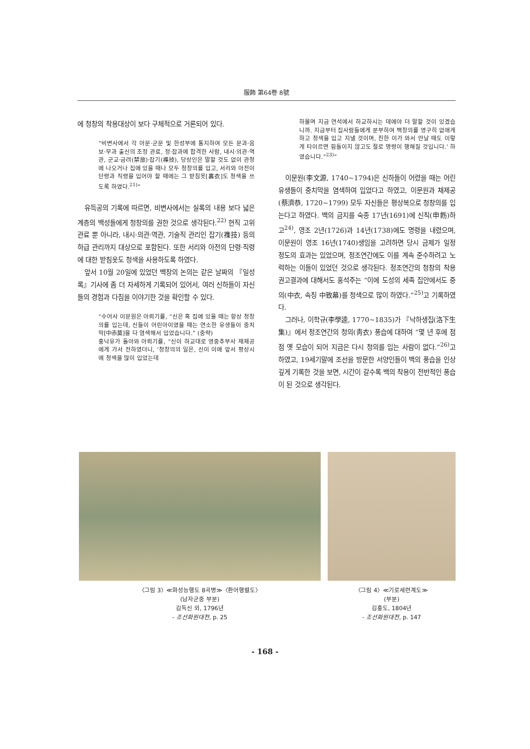服飾 第64卷 8號
에 청창의 착용대상이 보다 구체적으로 거론되어 있다.
“비변사에서 각 아문·군문 및 한성부에 통지하여 모든 문과·음보·무과 출신의 조정 관료, 정·잡과에 합격한 사람, 내시·의관·역관, 군교·금려(禁旅)·잡기(襍技), 당상인은 말할 것도 없이 관청에 나오거나 집에 있을 때나 모두 청창의를 입고, 서리와 아전이 단령과 직령을 입어야 할 때에는 그 받침옷[裏衣]도 청색을 쓰도록 하였다.<sup>21)</sup>”
유득공의 기록에 따르면, 비변사에서는 실록의 내용 보다 넓은 계층의 백성들에게 청창의를 권한 것으로 생각된다.<sup>22)</sup> 현직 고위관료 뿐 아니라, 내시·의관·역관, 기술직 관리인 잡기(襍技) 등의 하급 관리까지 대상으로 포함된다. 또한 서리와 아전의 단령·직령에 대한 받침옷도 청색을 사용하도록 하였다.
앞서 10월 20일에 있었던 백창의 논의는 같은 날짜의 『일성록』기사에 좀 더 자세하게 기록되어 있어서, 여러 신하들이 자신들의 경험과 다짐을 이야기한 것을 확인할 수 있다.
“수어사 이문원은 아뢰기를, “신은 혹 집에 있을 때는 항상 청창의를 입는데, 신들이 어린아이였을 때는 연소한 유생들이 중치막[中赤莫]을 다 염색해서 입었습니다.” (중략)
홍낙유가 돌아와 아뢰기를, “신이 하교대로 영중추부사 채제공에게 가서 전하였더니, ‘청창의의 일은, 신이 이에 앞서 평상시에 청색을 많이 입었는데
하물며 지금 연석에서 하교하시는 데에야 더 말할 것이 있겠습니까. 지금부터 집사람들에게 분부하여 백창의를 영구히 없애게 하고 청색을 입고 지낼 것이며, 친한 이가 와서 만날 때도 이렇게 타이르면 힘들이지 않고도 절로 명령이 행해질 것입니다.’ 하였습니다.”<sup>23)</sup>”
이문원(李文源, 1740~1794)은 신하들이 어렸을 때는 어린 유생들이 중치막을 염색하여 입었다고 하였고, 이문원과 채제공(蔡濟恭, 1720~1799) 모두 자신들은 평상복으로 청창의를 입는다고 하였다. 백의 금지를 숙종 17년(1691)에 신칙(申飭)하고<sup>24)</sup>, 영조 2년(1726)과 14년(1738)에도 명령을 내렸으며, 이문원이 영조 16년(1740)생임을 고려하면 당시 금제가 일정 정도의 효과는 있었으며, 정조연간에도 이를 계속 준수하려고 노력하는 이들이 있었던 것으로 생각된다. 정조연간의 청창의 착용 권고결과에 대해서도 홍석주는 “이에 도성의 세족 집안에서도 중의(中衣, 속칭 中致幕)를 청색으로 많이 하였다.”<sup>25)</sup>고 기록하였다.
그러나, 이학규(李學逵, 1770~1835)가 『낙하생집(洛下生集)』에서 정조연간의 청의(靑衣) 풍습에 대하여 “몇 년 후에 점점 옛 모습이 되어 지금은 다시 청의를 입는 사람이 없다.”<sup>26)</sup>고 하였고, 19세기말에 조선을 방문한 서양인들이 백의 풍습을 인상 깊게 기록한 것을 보면, 시간이 갈수록 백의 착용이 전반적인 풍습이 된 것으로 생각된다.
〈그림 3〉≪화성능행도 8곡병≫〈환어행렬도〉
(남자군중 부분)
김득신 외, 1796년
- 조선화원대전, p. 25
〈그림 4〉≪기로세련계도≫
(부분)
김홍도, 1804년
- 조선화원대전, p. 147
- 168 -